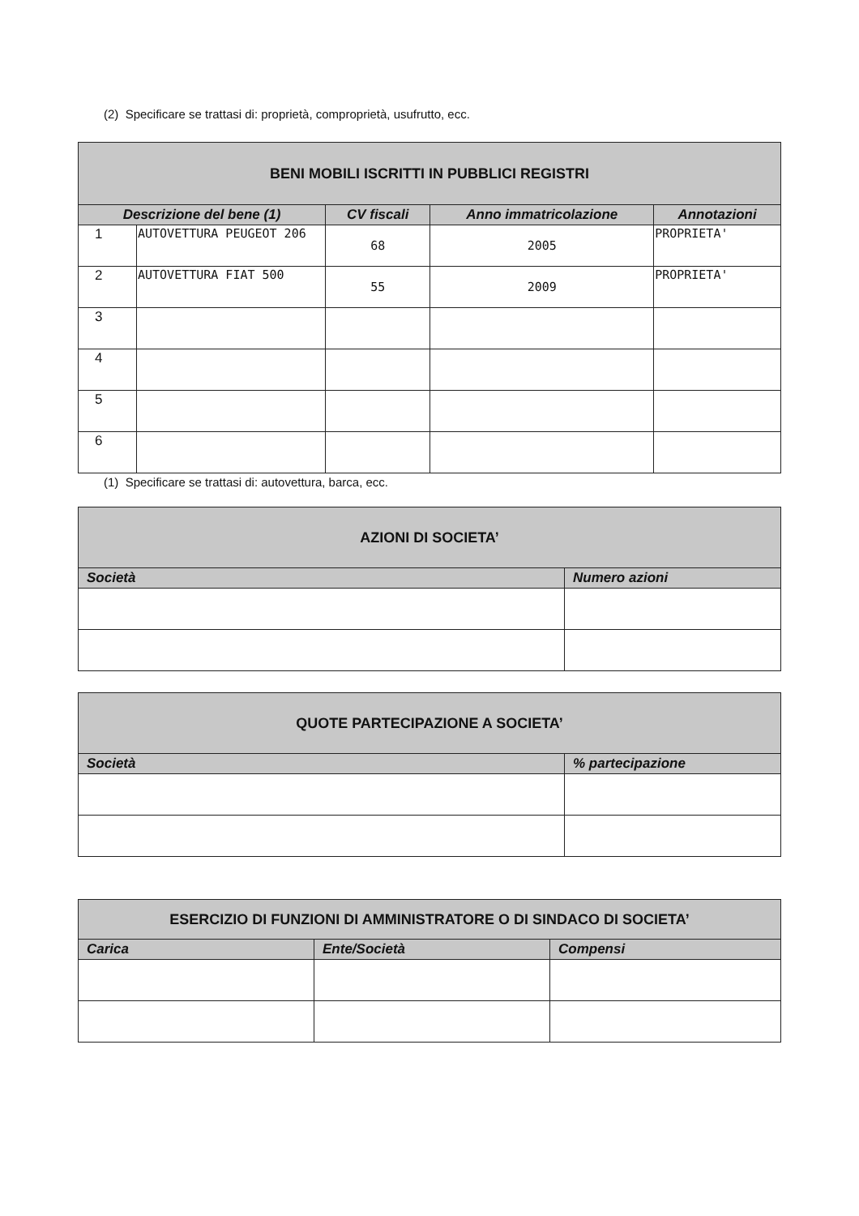(2) Specificare se trattasi di: proprietà, comproprietà, usufrutto, ecc.
| BENI MOBILI ISCRITTI IN PUBBLICI REGISTRI | | | | |
| Descrizione del bene (1) | | CV fiscali | Anno immatricolazione | Annotazioni |
| 1 | AUTOVETTURA PEUGEOT 206 | 68 | 2005 | PROPRIETA' |
| 2 | AUTOVETTURA FIAT 500 | 55 | 2009 | PROPRIETA' |
| 3 | | | | |
| 4 | | | | |
| 5 | | | | |
| 6 | | | | |
(1) Specificare se trattasi di: autovettura, barca, ecc.
| AZIONI DI SOCIETA’ | |
| Società | Numero azioni |
| QUOTE PARTECIPAZIONE A SOCIETA’ | |
| Società | % partecipazione |
| ESERCIZIO DI FUNZIONI DI AMMINISTRATORE O DI SINDACO DI SOCIETA’ | | |
| Carica | Ente/Società | Compensi |